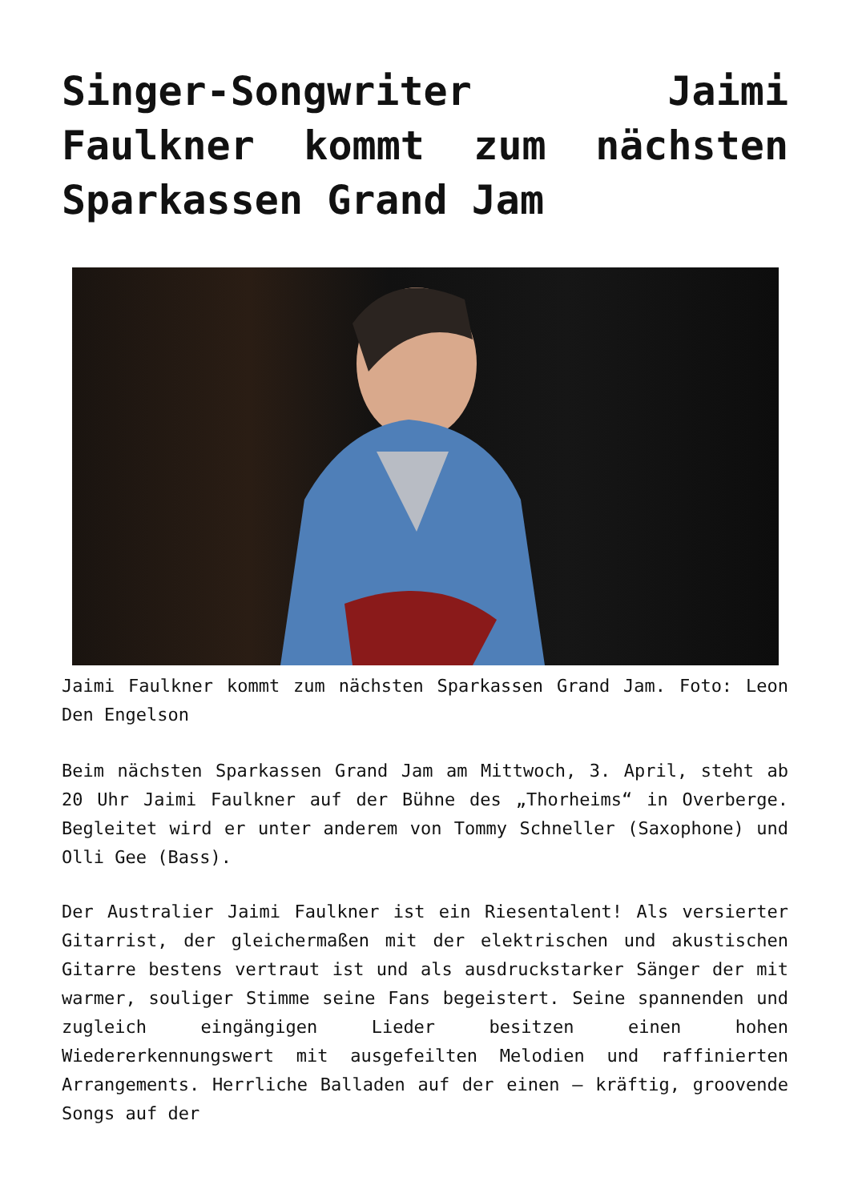Singer-Songwriter Jaimi Faulkner kommt zum nächsten Sparkassen Grand Jam
Jaimi Faulkner kommt zum nächsten Sparkassen Grand Jam. Foto: Leon Den Engelson
Beim nächsten Sparkassen Grand Jam am Mittwoch, 3. April, steht ab 20 Uhr Jaimi Faulkner auf der Bühne des „Thorheims“ in Overberge. Begleitet wird er unter anderem von Tommy Schneller (Saxophone) und Olli Gee (Bass).
Der Australier Jaimi Faulkner ist ein Riesentalent! Als versierter Gitarrist, der gleichermaßen mit der elektrischen und akustischen Gitarre bestens vertraut ist und als ausdruckstarker Sänger der mit warmer, souliger Stimme seine Fans begeistert. Seine spannenden und zugleich eingängigen Lieder besitzen einen hohen Wiedererkennungswert mit ausgefeilten Melodien und raffinierten Arrangements. Herrliche Balladen auf der einen – kräftig, groovende Songs auf der